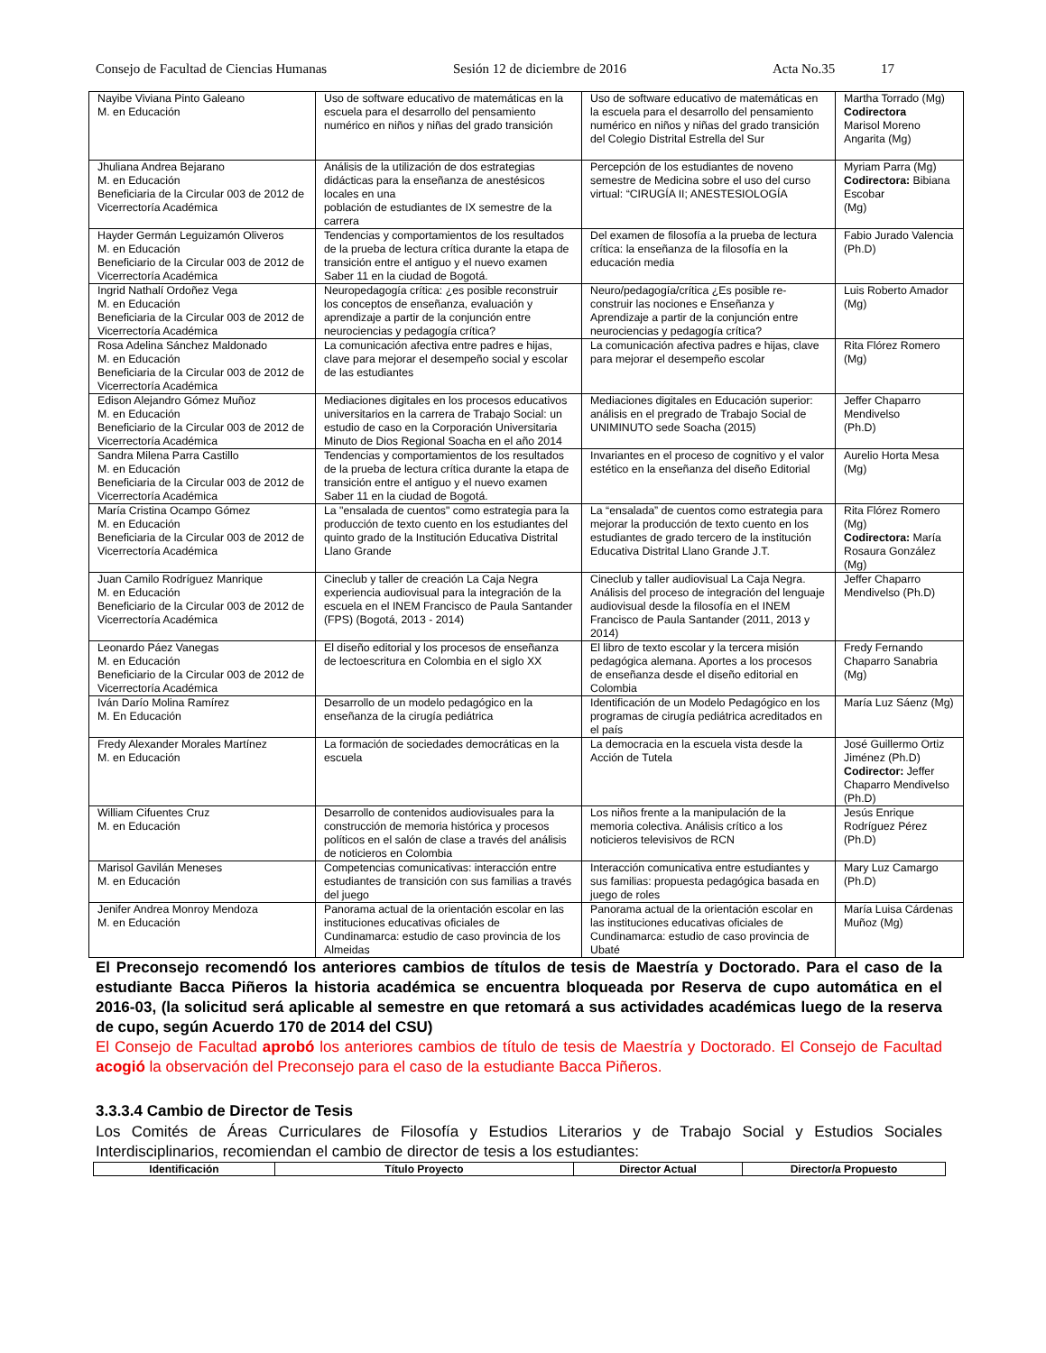Consejo de Facultad de Ciencias Humanas Sesión 12 de diciembre de 2016 Acta No.35 17
| Nayibe Viviana Pinto Galeano M. en Educación | Uso de software educativo de matemáticas en la escuela para el desarrollo del pensamiento numérico en niños y niñas del grado transición | Uso de software educativo de matemáticas en la escuela para el desarrollo del pensamiento numérico en niños y niñas del grado transición del Colegio Distrital Estrella del Sur | Martha Torrado (Mg) Codirectora Marisol Moreno Angarita (Mg) |
| Jhuliana Andrea Bejarano M. en Educación Beneficiaria de la Circular 003 de 2012 de Vicerrectoría Académica | Análisis de la utilización de dos estrategias didácticas para la enseñanza de anestésicos locales en una población de estudiantes de IX semestre de la carrera | Percepción de los estudiantes de noveno semestre de Medicina sobre el uso del curso virtual: “CIRUGÍA II; ANESTESIOLOGÍA | Myriam Parra (Mg) Codirectora: Bibiana Escobar (Mg) |
| Hayder Germán Leguizamón Oliveros M. en Educación Beneficiario de la Circular 003 de 2012 de Vicerrectoría Académica | Tendencias y comportamientos de los resultados de la prueba de lectura crítica durante la etapa de transición entre el antiguo y el nuevo examen Saber 11 en la ciudad de Bogotá. | Del examen de filosofía a la prueba de lectura crítica: la enseñanza de la filosofía en la educación media | Fabio Jurado Valencia (Ph.D) |
| Ingrid Nathalí Ordoñez Vega M. en Educación Beneficiaria de la Circular 003 de 2012 de Vicerrectoría Académica | Neuropedagogía crítica: ¿es posible reconstruir los conceptos de enseñanza, evaluación y aprendizaje a partir de la conjunción entre neurociencias y pedagogía crítica? | Neuro/pedagogía/crítica ¿Es posible re-construir las nociones e Enseñanza y Aprendizaje a partir de la conjunción entre neurociencias y pedagogía crítica? | Luis Roberto Amador (Mg) |
| Rosa Adelina Sánchez Maldonado M. en Educación Beneficiaria de la Circular 003 de 2012 de Vicerrectoría Académica | La comunicación afectiva entre padres e hijas, clave para mejorar el desempeño social y escolar de las estudiantes | La comunicación afectiva padres e hijas, clave para mejorar el desempeño escolar | Rita Flórez Romero (Mg) |
| Edison Alejandro Gómez Muñoz M. en Educación Beneficiario de la Circular 003 de 2012 de Vicerrectoría Académica | Mediaciones digitales en los procesos educativos universitarios en la carrera de Trabajo Social: un estudio de caso en la Corporación Universitaria Minuto de Dios Regional Soacha en el año 2014 | Mediaciones digitales en Educación superior: análisis en el pregrado de Trabajo Social de UNIMINUTO sede Soacha (2015) | Jeffer Chaparro Mendivelso (Ph.D) |
| Sandra Milena Parra Castillo M. en Educación Beneficiaria de la Circular 003 de 2012 de Vicerrectoría Académica | Tendencias y comportamientos de los resultados de la prueba de lectura crítica durante la etapa de transición entre el antiguo y el nuevo examen Saber 11 en la ciudad de Bogotá. | Invariantes en el proceso de cognitivo y el valor estético en la enseñanza del diseño Editorial | Aurelio Horta Mesa (Mg) |
| María Cristina Ocampo Gómez M. en Educación Beneficiaria de la Circular 003 de 2012 de Vicerrectoría Académica | La "ensalada de cuentos" como estrategia para la producción de texto cuento en los estudiantes del quinto grado de la Institución Educativa Distrital Llano Grande | La “ensalada” de cuentos como estrategia para mejorar la producción de texto cuento en los estudiantes de grado tercero de la institución Educativa Distrital Llano Grande J.T. | Rita Flórez Romero (Mg) Codirectora: María Rosaura González (Mg) |
| Juan Camilo Rodríguez Manrique M. en Educación Beneficiario de la Circular 003 de 2012 de Vicerrectoría Académica | Cineclub y taller de creación La Caja Negra experiencia audiovisual para la integración de la escuela en el INEM Francisco de Paula Santander (FPS) (Bogotá, 2013 - 2014) | Cineclub y taller audiovisual La Caja Negra. Análisis del proceso de integración del lenguaje audiovisual desde la filosofía en el INEM Francisco de Paula Santander (2011, 2013 y 2014) | Jeffer Chaparro Mendivelso (Ph.D) |
| Leonardo Páez Vanegas M. en Educación Beneficiario de la Circular 003 de 2012 de Vicerrectoría Académica | El diseño editorial y los procesos de enseñanza de lectoescritura en Colombia en el siglo XX | El libro de texto escolar y la tercera misión pedagógica alemana. Aportes a los procesos de enseñanza desde el diseño editorial en Colombia | Fredy Fernando Chaparro Sanabria (Mg) |
| Iván Darío Molina Ramírez M. En Educación | Desarrollo de un modelo pedagógico en la enseñanza de la cirugía pediátrica | Identificación de un Modelo Pedagógico en los programas de cirugía pediátrica acreditados en el país | María Luz Sáenz (Mg) |
| Fredy Alexander Morales Martínez M. en Educación | La formación de sociedades democráticas en la escuela | La democracia en la escuela vista desde la Acción de Tutela | José Guillermo Ortiz Jiménez (Ph.D) Codirector: Jeffer Chaparro Mendivelso (Ph.D) |
| William Cifuentes Cruz M. en Educación | Desarrollo de contenidos audiovisuales para la construcción de memoria histórica y procesos políticos en el salón de clase a través del análisis de noticieros en Colombia | Los niños frente a la manipulación de la memoria colectiva. Análisis crítico a los noticieros televisivos de RCN | Jesús Enrique Rodríguez Pérez (Ph.D) |
| Marisol Gavilán Meneses M. en Educación | Competencias comunicativas: interacción entre estudiantes de transición con sus familias a través del juego | Interacción comunicativa entre estudiantes y sus familias: propuesta pedagógica basada en juego de roles | Mary Luz Camargo (Ph.D) |
| Jenifer Andrea Monroy Mendoza M. en Educación | Panorama actual de la orientación escolar en las instituciones educativas oficiales de Cundinamarca: estudio de caso provincia de los Almeidas | Panorama actual de la orientación escolar en las instituciones educativas oficiales de Cundinamarca: estudio de caso provincia de Ubaté | María Luisa Cárdenas Muñoz (Mg) |
El Preconsejo recomendó los anteriores cambios de títulos de tesis de Maestría y Doctorado. Para el caso de la estudiante Bacca Piñeros la historia académica se encuentra bloqueada por Reserva de cupo automática en el 2016-03, (la solicitud será aplicable al semestre en que retomará a sus actividades académicas luego de la reserva de cupo, según Acuerdo 170 de 2014 del CSU)
El Consejo de Facultad aprobó los anteriores cambios de título de tesis de Maestría y Doctorado. El Consejo de Facultad acogió la observación del Preconsejo para el caso de la estudiante Bacca Piñeros.
3.3.3.4 Cambio de Director de Tesis
Los Comités de Áreas Curriculares de Filosofía y Estudios Literarios y de Trabajo Social y Estudios Sociales Interdisciplinarios, recomiendan el cambio de director de tesis a los estudiantes:
| Identificación | Título Proyecto | Director Actual | Director/a Propuesto |
| --- | --- | --- | --- |